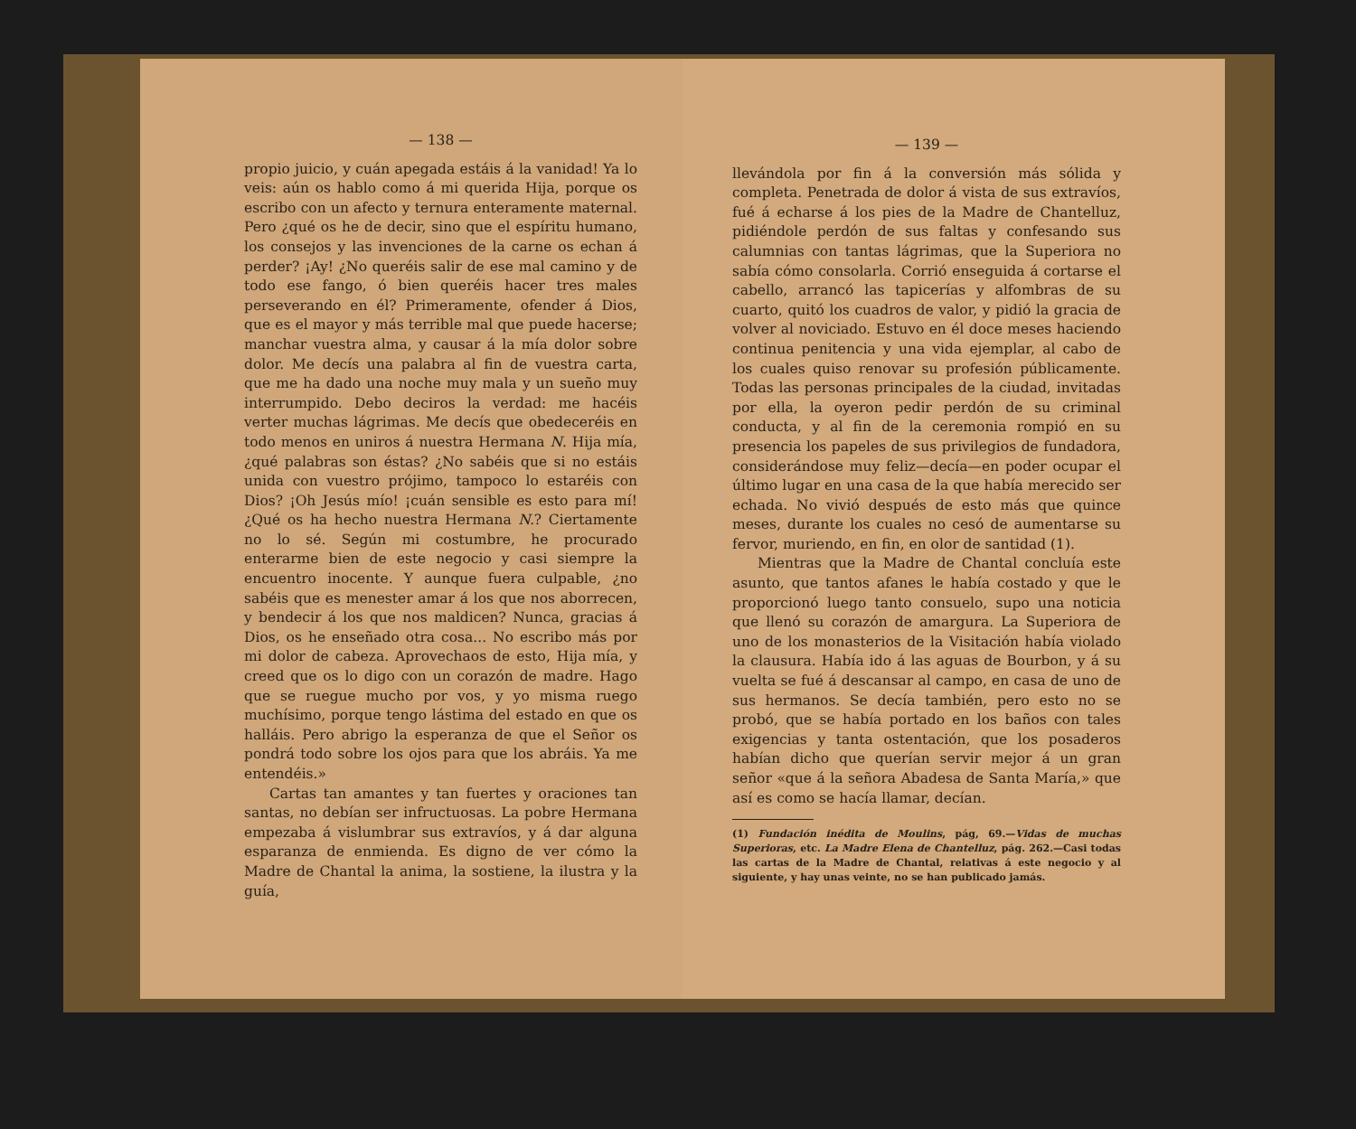— 138 —
propio juicio, y cuán apegada estáis á la vanidad! Ya lo veis: aún os hablo como á mi querida Hija, porque os escribo con un afecto y ternura enteramente maternal. Pero ¿qué os he de decir, sino que el espíritu humano, los consejos y las invenciones de la carne os echan á perder? ¡Ay! ¿No queréis salir de ese mal camino y de todo ese fango, ó bien queréis hacer tres males perseverando en él? Primeramente, ofender á Dios, que es el mayor y más terrible mal que puede hacerse; manchar vuestra alma, y causar á la mía dolor sobre dolor. Me decís una palabra al fin de vuestra carta, que me ha dado una noche muy mala y un sueño muy interrumpido. Debo deciros la verdad: me hacéis verter muchas lágrimas. Me decís que obedeceréis en todo menos en uniros á nuestra Hermana N. Hija mía, ¿qué palabras son éstas? ¿No sabéis que si no estáis unida con vuestro prójimo, tampoco lo estaréis con Dios? ¡Oh Jesús mío! ¡cuán sensible es esto para mí! ¿Qué os ha hecho nuestra Hermana N.? Ciertamente no lo sé. Según mi costumbre, he procurado enterarme bien de este negocio y casi siempre la encuentro inocente. Y aunque fuera culpable, ¿no sabéis que es menester amar á los que nos aborrecen, y bendecir á los que nos maldicen? Nunca, gracias á Dios, os he enseñado otra cosa... No escribo más por mi dolor de cabeza. Aprovechaos de esto, Hija mía, y creed que os lo digo con un corazón de madre. Hago que se ruegue mucho por vos, y yo misma ruego muchísimo, porque tengo lástima del estado en que os halláis. Pero abrigo la esperanza de que el Señor os pondrá todo sobre los ojos para que los abráis. Ya me entendéis.»
Cartas tan amantes y tan fuertes y oraciones tan santas, no debían ser infructuosas. La pobre Hermana empezaba á vislumbrar sus extravíos, y á dar alguna esparanza de enmienda. Es digno de ver cómo la Madre de Chantal la anima, la sostiene, la ilustra y la guía,
— 139 —
llevándola por fin á la conversión más sólida y completa. Penetrada de dolor á vista de sus extravíos, fué á echarse á los pies de la Madre de Chantelluz, pidiéndole perdón de sus faltas y confesando sus calumnias con tantas lágrimas, que la Superiora no sabía cómo consolarla. Corrió enseguida á cortarse el cabello, arrancó las tapicerías y alfombras de su cuarto, quitó los cuadros de valor, y pidió la gracia de volver al noviciado. Estuvo en él doce meses haciendo continua penitencia y una vida ejemplar, al cabo de los cuales quiso renovar su profesión públicamente. Todas las personas principales de la ciudad, invitadas por ella, la oyeron pedir perdón de su criminal conducta, y al fin de la ceremonia rompió en su presencia los papeles de sus privilegios de fundadora, considerándose muy feliz—decía—en poder ocupar el último lugar en una casa de la que había merecido ser echada. No vivió después de esto más que quince meses, durante los cuales no cesó de aumentarse su fervor, muriendo, en fin, en olor de santidad (1).
Mientras que la Madre de Chantal concluía este asunto, que tantos afanes le había costado y que le proporcionó luego tanto consuelo, supo una noticia que llenó su corazón de amargura. La Superiora de uno de los monasterios de la Visitación había violado la clausura. Había ido á las aguas de Bourbon, y á su vuelta se fué á descansar al campo, en casa de uno de sus hermanos. Se decía también, pero esto no se probó, que se había portado en los baños con tales exigencias y tanta ostentación, que los posaderos habían dicho que querían servir mejor á un gran señor «que á la señora Abadesa de Santa María,» que así es como se hacía llamar, decían.
(1) Fundación inédita de Moulins, pág, 69.—Vidas de muchas Superioras, etc. La Madre Elena de Chantelluz, pág. 262.—Casi todas las cartas de la Madre de Chantal, relativas á este negocio y al siguiente, y hay unas veinte, no se han publicado jamás.